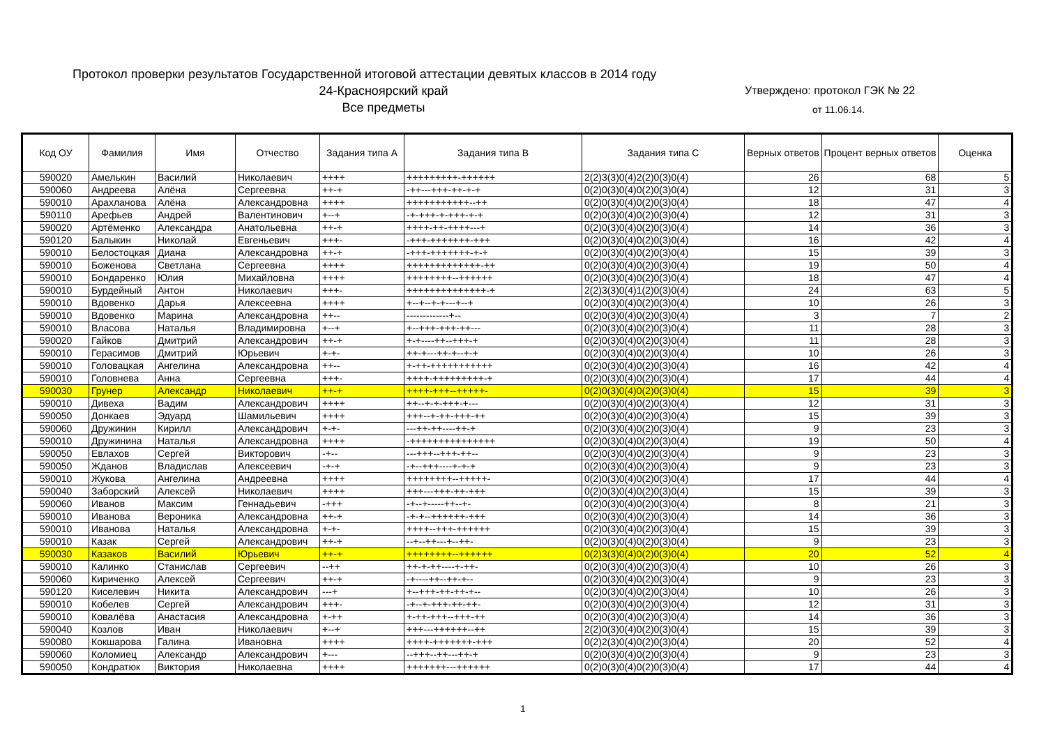Протокол проверки результатов Государственной итоговой аттестации девятых классов в 2014 году
24-Красноярский край
Все предметы
Утверждено: протокол ГЭК № 22
от 11.06.14.
| Код ОУ | Фамилия | Имя | Отчество | Задания типа А | Задания типа В | Задания типа С | Верных ответов | Процент верных ответов | Оценка |
| --- | --- | --- | --- | --- | --- | --- | --- | --- | --- |
| 590020 | Амелькин | Василий | Николаевич | ++++ | +++++++++-++++++ | 2(2)3(3)0(4)2(2)0(3)0(4) | 26 | 68 | 5 |
| 590060 | Андреева | Алёна | Сергеевна | ++-+ | -++---+++-++-+-+ | 0(2)0(3)0(4)0(2)0(3)0(4) | 12 | 31 | 3 |
| 590010 | Арахланова | Алёна | Александровна | ++++ | +++++++++++--++ | 0(2)0(3)0(4)0(2)0(3)0(4) | 18 | 47 | 4 |
| 590110 | Арефьев | Андрей | Валентинович | +--+ | -+-+++-+-+++-+-+ | 0(2)0(3)0(4)0(2)0(3)0(4) | 12 | 31 | 3 |
| 590020 | Артёменко | Александра | Анатольевна | ++-+ | ++++-++-++++---+ | 0(2)0(3)0(4)0(2)0(3)0(4) | 14 | 36 | 3 |
| 590120 | Балыкин | Николай | Евгеньевич | +++- | -+++-+++++++-+++ | 0(2)0(3)0(4)0(2)0(3)0(4) | 16 | 42 | 4 |
| 590010 | Белостоцкая | Диана | Александровна | ++-+ | -+++-+++++++-+-+ | 0(2)0(3)0(4)0(2)0(3)0(4) | 15 | 39 | 3 |
| 590010 | Боженова | Светлана | Сергеевна | ++++ | +++++++++++++-++ | 0(2)0(3)0(4)0(2)0(3)0(4) | 19 | 50 | 4 |
| 590010 | Бондаренко | Юлия | Михайловна | ++++ | ++++++++--++++++ | 0(2)0(3)0(4)0(2)0(3)0(4) | 18 | 47 | 4 |
| 590010 | Бурдейный | Антон | Николаевич | +++- | ++++++++++++++-+ | 2(2)3(3)0(4)1(2)0(3)0(4) | 24 | 63 | 5 |
| 590010 | Вдовенко | Дарья | Алексеевна | ++++ | +--+--+-+---+--+ | 0(2)0(3)0(4)0(2)0(3)0(4) | 10 | 26 | 3 |
| 590010 | Вдовенко | Марина | Александровна | ++-- | -------------+-- | 0(2)0(3)0(4)0(2)0(3)0(4) | 3 | 7 | 2 |
| 590010 | Власова | Наталья | Владимировна | +--+ | +--+++-+++-++--- | 0(2)0(3)0(4)0(2)0(3)0(4) | 11 | 28 | 3 |
| 590020 | Гайков | Дмитрий | Александрович | ++-+ | +-+----++--+++-+ | 0(2)0(3)0(4)0(2)0(3)0(4) | 11 | 28 | 3 |
| 590010 | Герасимов | Дмитрий | Юрьевич | +-+- | ++-+---++-+--+-+ | 0(2)0(3)0(4)0(2)0(3)0(4) | 10 | 26 | 3 |
| 590010 | Головацкая | Ангелина | Александровна | ++-- | +-++-+++++++++++ | 0(2)0(3)0(4)0(2)0(3)0(4) | 16 | 42 | 4 |
| 590010 | Головнева | Анна | Сергеевна | +++- | ++++-+++++++++-+ | 0(2)0(3)0(4)0(2)0(3)0(4) | 17 | 44 | 4 |
| 590030 | Грунер | Александр | Николаевич | ++-+ | ++++-+++--+++++- | 0(2)0(3)0(4)0(2)0(3)0(4) | 15 | 39 | 3 |
| 590010 | Дивеха | Вадим | Александрович | ++++ | ++--+-+-+++-+--- | 0(2)0(3)0(4)0(2)0(3)0(4) | 12 | 31 | 3 |
| 590050 | Донкаев | Эдуард | Шамильевич | ++++ | +++--+-++-+++-++ | 0(2)0(3)0(4)0(2)0(3)0(4) | 15 | 39 | 3 |
| 590060 | Дружинин | Кирилл | Александрович | +-+- | ---++-++----++-+ | 0(2)0(3)0(4)0(2)0(3)0(4) | 9 | 23 | 3 |
| 590010 | Дружинина | Наталья | Александровна | ++++ | -+++++++++++++++ | 0(2)0(3)0(4)0(2)0(3)0(4) | 19 | 50 | 4 |
| 590050 | Евлахов | Сергей | Викторович | -+-- | ---+++--+++-++-- | 0(2)0(3)0(4)0(2)0(3)0(4) | 9 | 23 | 3 |
| 590050 | Жданов | Владислав | Алексеевич | -+-+ | -+--+++----+-+-+ | 0(2)0(3)0(4)0(2)0(3)0(4) | 9 | 23 | 3 |
| 590010 | Жукова | Ангелина | Андреевна | ++++ | ++++++++--+++++- | 0(2)0(3)0(4)0(2)0(3)0(4) | 17 | 44 | 4 |
| 590040 | Заборский | Алексей | Николаевич | ++++ | +++---+++-++-+++ | 0(2)0(3)0(4)0(2)0(3)0(4) | 15 | 39 | 3 |
| 590060 | Иванов | Максим | Геннадьевич | -+++ | -+--+-----++--+- | 0(2)0(3)0(4)0(2)0(3)0(4) | 8 | 21 | 3 |
| 590010 | Иванова | Вероника | Александровна | ++-+ | -+-+--++++++-+++ | 0(2)0(3)0(4)0(2)0(3)0(4) | 14 | 36 | 3 |
| 590010 | Иванова | Наталья | Александровна | +-+- | ++++--+++-++++++ | 0(2)0(3)0(4)0(2)0(3)0(4) | 15 | 39 | 3 |
| 590010 | Казак | Сергей | Александрович | ++-+ | --+--++---+--++- | 0(2)0(3)0(4)0(2)0(3)0(4) | 9 | 23 | 3 |
| 590030 | Казаков | Василий | Юрьевич | ++-+ | ++++++++--++++++ | 0(2)3(3)0(4)0(2)0(3)0(4) | 20 | 52 | 4 |
| 590010 | Калинко | Станислав | Сергеевич | --++ | ++-+-++----+-++- | 0(2)0(3)0(4)0(2)0(3)0(4) | 10 | 26 | 3 |
| 590060 | Кириченко | Алексей | Сергеевич | ++-+ | -+----++--++-+-- | 0(2)0(3)0(4)0(2)0(3)0(4) | 9 | 23 | 3 |
| 590120 | Киселевич | Никита | Александрович | ---+ | +--+++-++-++-+-- | 0(2)0(3)0(4)0(2)0(3)0(4) | 10 | 26 | 3 |
| 590010 | Кобелев | Сергей | Александрович | +++- | -+--+-+++-++-++- | 0(2)0(3)0(4)0(2)0(3)0(4) | 12 | 31 | 3 |
| 590010 | Ковалёва | Анастасия | Александровна | +-++ | +-++-+++--+++-++ | 0(2)0(3)0(4)0(2)0(3)0(4) | 14 | 36 | 3 |
| 590040 | Козлов | Иван | Николаевич | +--+ | +++---++++++--++ | 2(2)0(3)0(4)0(2)0(3)0(4) | 15 | 39 | 3 |
| 590080 | Кокшарова | Галина | Ивановна | ++++ | ++++-+++++++-+++ | 0(2)2(3)0(4)0(2)0(3)0(4) | 20 | 52 | 4 |
| 590060 | Коломиец | Александр | Александрович | +--- | --+++--++---++-+ | 0(2)0(3)0(4)0(2)0(3)0(4) | 9 | 23 | 3 |
| 590050 | Кондратюк | Виктория | Николаевна | ++++ | +++++++---++++++ | 0(2)0(3)0(4)0(2)0(3)0(4) | 17 | 44 | 4 |
1